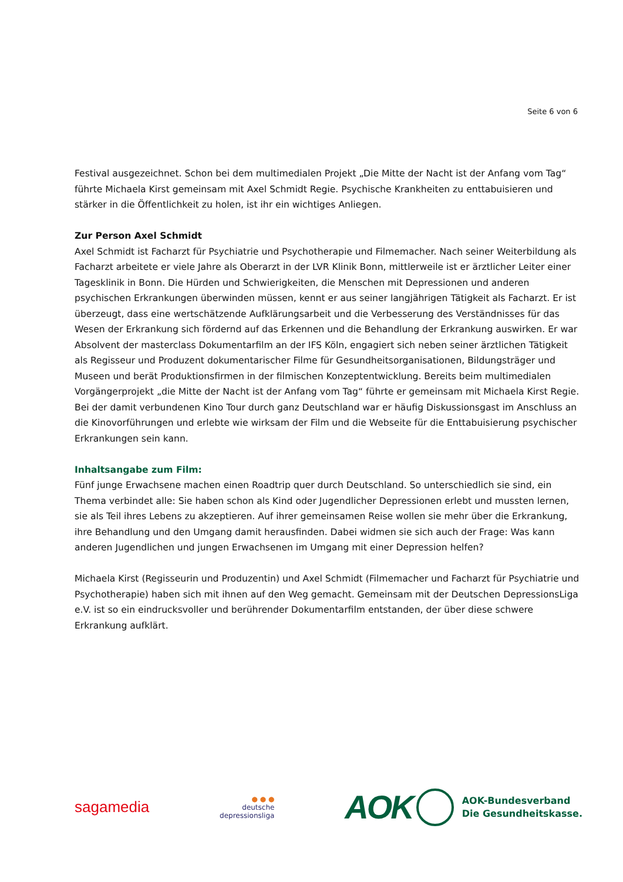Seite 6 von 6
Festival ausgezeichnet. Schon bei dem multimedialen Projekt „Die Mitte der Nacht ist der Anfang vom Tag“ führte Michaela Kirst gemeinsam mit Axel Schmidt Regie. Psychische Krankheiten zu enttabuisieren und stärker in die Öffentlichkeit zu holen, ist ihr ein wichtiges Anliegen.
Zur Person Axel Schmidt
Axel Schmidt ist Facharzt für Psychiatrie und Psychotherapie und Filmemacher. Nach seiner Weiterbildung als Facharzt arbeitete er viele Jahre als Oberarzt in der LVR Klinik Bonn, mitt­lerweile ist er ärztlicher Leiter einer Tagesklinik in Bonn. Die Hürden und Schwierigkeiten, die Menschen mit Depressionen und anderen psychischen Erkrankungen überwinden müssen, kennt er aus seiner langjährigen Tätigkeit als Facharzt. Er ist überzeugt, dass eine wertschätzende Aufklä­rungsarbeit und die Verbesserung des Verständnisses für das Wesen der Erkrankung sich fördernd auf das Erkennen und die Behandlung der Erkrankung auswirken. Er war Absolvent der masterclass Dokumentarfilm an der IFS Köln, engagiert sich neben seiner ärztlichen Tätigkeit als Regisseur und Produzent dokumentarischer Filme für Gesundheitsorganisationen, Bildungsträger und Museen und berät Produktionsfirmen in der filmischen Konzeptentwicklung. Bereits beim multimedialen Vorgän­gerprojekt „die Mitte der Nacht ist der Anfang vom Tag“ führte er gemeinsam mit Michaela Kirst Regie. Bei der damit verbundenen Kino Tour durch ganz Deutschland war er häufig Diskussionsgast im Anschluss an die Kinovorführungen und erlebte wie wirksam der Film und die Webseite für die Enttabuisierung psychischer Erkrankungen sein kann.
Inhaltsangabe zum Film:
Fünf junge Erwachsene machen einen Roadtrip quer durch Deutschland. So unterschiedlich sie sind, ein Thema verbindet alle: Sie haben schon als Kind oder Jugendlicher Depressionen erlebt und mussten lernen, sie als Teil ihres Lebens zu akzeptieren. Auf ihrer gemeinsamen Reise wollen sie mehr über die Erkrankung, ihre Behandlung und den Umgang damit herausfinden. Dabei widmen sie sich auch der Frage: Was kann anderen Jugendlichen und jungen Erwachsenen im Umgang mit einer Depression helfen?
Michaela Kirst (Regisseurin und Produzentin) und Axel Schmidt (Filmemacher und Facharzt für Psychiatrie und Psychotherapie) haben sich mit ihnen auf den Weg gemacht. Gemeinsam mit der Deutschen DepressionsLiga e.V. ist so ein eindrucksvoller und berührender Dokumentarfilm entstanden, der über diese schwere Erkrankung aufklärt.
sagamedia
● ● ●
deutsche
depressionsliga
AOK
AOK-Bundesverband
Die Gesundheitskasse.